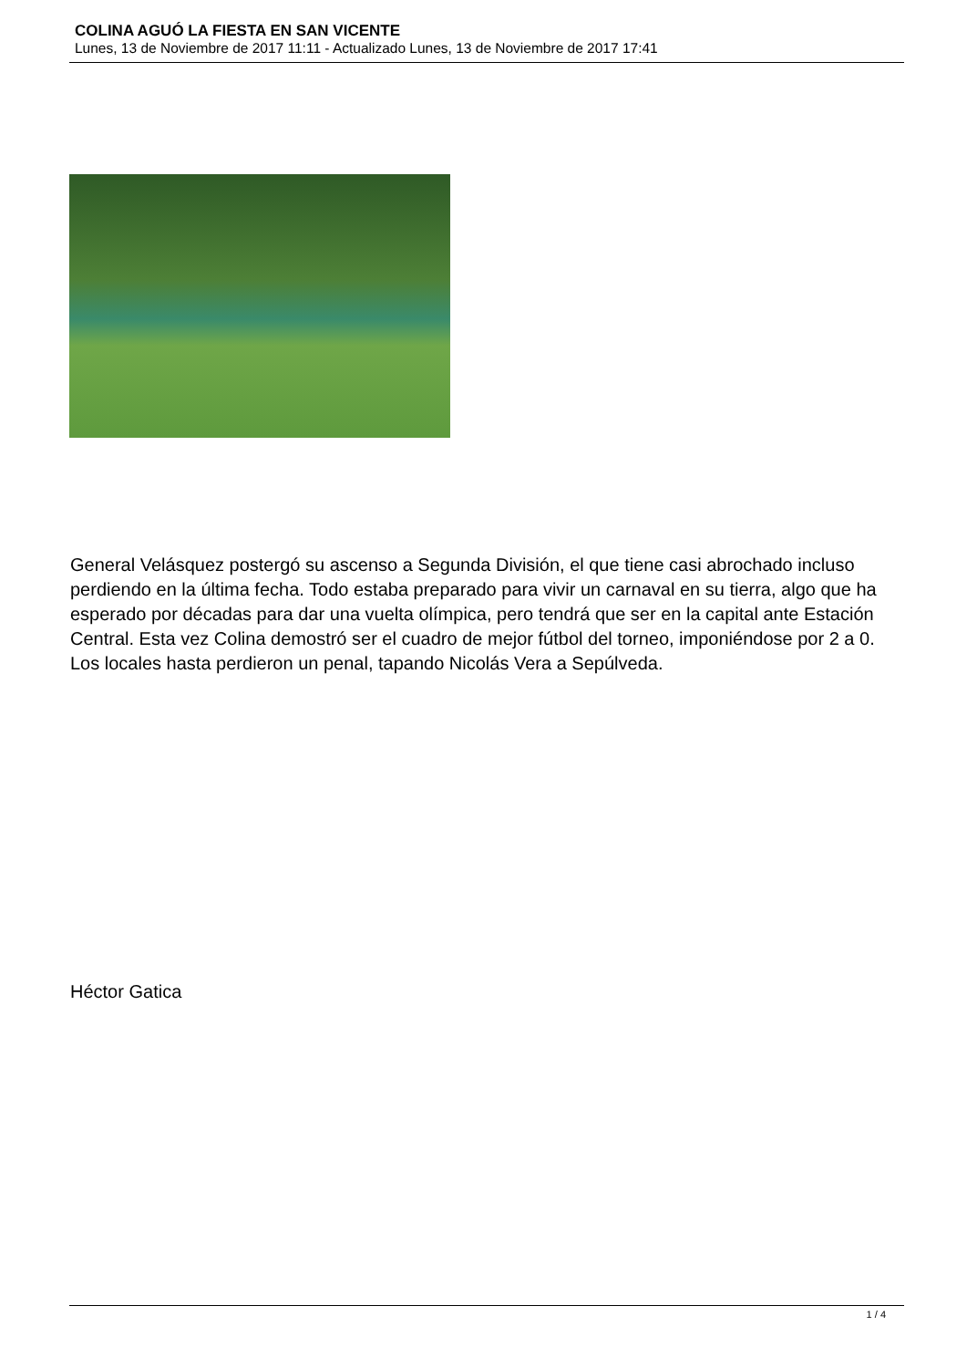COLINA AGUÓ LA FIESTA EN SAN VICENTE
Lunes, 13 de Noviembre de 2017 11:11 - Actualizado Lunes, 13 de Noviembre de 2017 17:41
General Velásquez postergó su ascenso a Segunda División, el que tiene casi abrochado incluso perdiendo en la última fecha. Todo estaba preparado para vivir un carnaval en su tierra, algo que ha esperado por décadas para dar una vuelta olímpica, pero tendrá que ser en la capital ante Estación Central. Esta vez Colina demostró ser el cuadro de mejor fútbol del torneo, imponiéndose por 2 a 0. Los locales hasta perdieron un penal, tapando Nicolás Vera a Sepúlveda.
Héctor Gatica
1 / 4